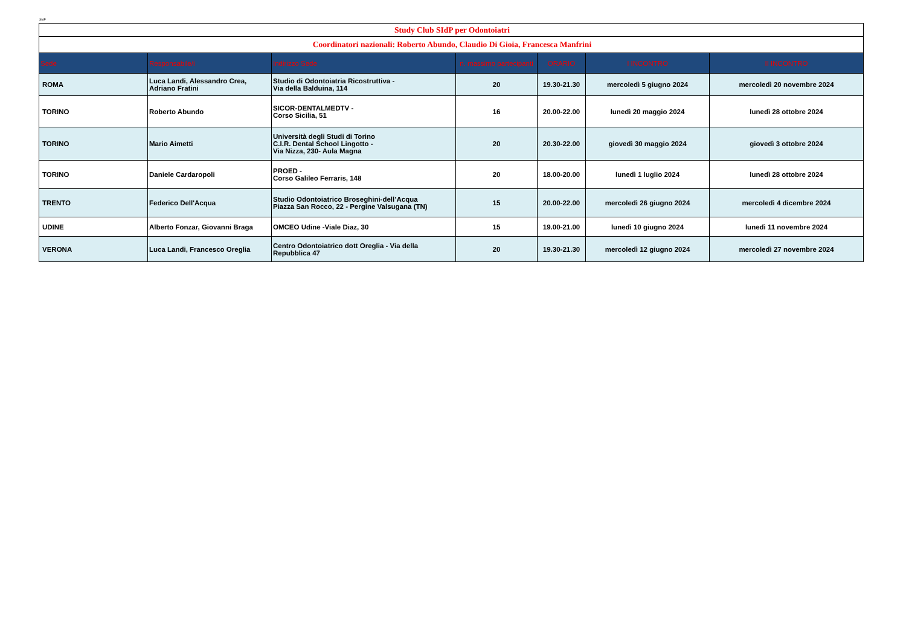SIdP
| Study Club SIdP per Odontoiatri | | | | | | |
| Coordinatori nazionali: Roberto Abundo, Claudio Di Gioia, Francesca Manfrini | | | | | | |
| Sede | Responsabile/i | Indirizzo Sede | n. massimo partecipanti | ORARIO | I INCONTRO | II INCONTRO |
| ROMA | Luca Landi, Alessandro Crea, Adriano Fratini | Studio di Odontoiatria Ricostruttiva - Via della Balduina, 114 | 20 | 19.30-21.30 | mercoledì 5 giugno 2024 | mercoledì 20 novembre 2024 |
| TORINO | Roberto Abundo | SICOR-DENTALMEDTV - Corso Sicilia, 51 | 16 | 20.00-22.00 | lunedì 20 maggio 2024 | lunedì 28 ottobre 2024 |
| TORINO | Mario Aimetti | Università degli Studi di Torino C.I.R. Dental School Lingotto - Via Nizza, 230- Aula Magna | 20 | 20.30-22.00 | giovedì 30 maggio 2024 | giovedì 3 ottobre 2024 |
| TORINO | Daniele Cardaropoli | PROED - Corso Galileo Ferraris, 148 | 20 | 18.00-20.00 | lunedì 1 luglio 2024 | lunedì 28 ottobre 2024 |
| TRENTO | Federico Dell'Acqua | Studio Odontoiatrico Broseghini-dell’Acqua Piazza San Rocco, 22 - Pergine Valsugana (TN) | 15 | 20.00-22.00 | mercoledì 26 giugno 2024 | mercoledì 4 dicembre 2024 |
| UDINE | Alberto Fonzar, Giovanni Braga | OMCEO Udine -Viale Diaz, 30 | 15 | 19.00-21.00 | lunedì 10 giugno 2024 | lunedì 11 novembre 2024 |
| VERONA | Luca Landi, Francesco Oreglia | Centro Odontoiatrico dott Oreglia - Via della Repubblica 47 | 20 | 19.30-21.30 | mercoledì 12 giugno 2024 | mercoledì 27 novembre 2024 |